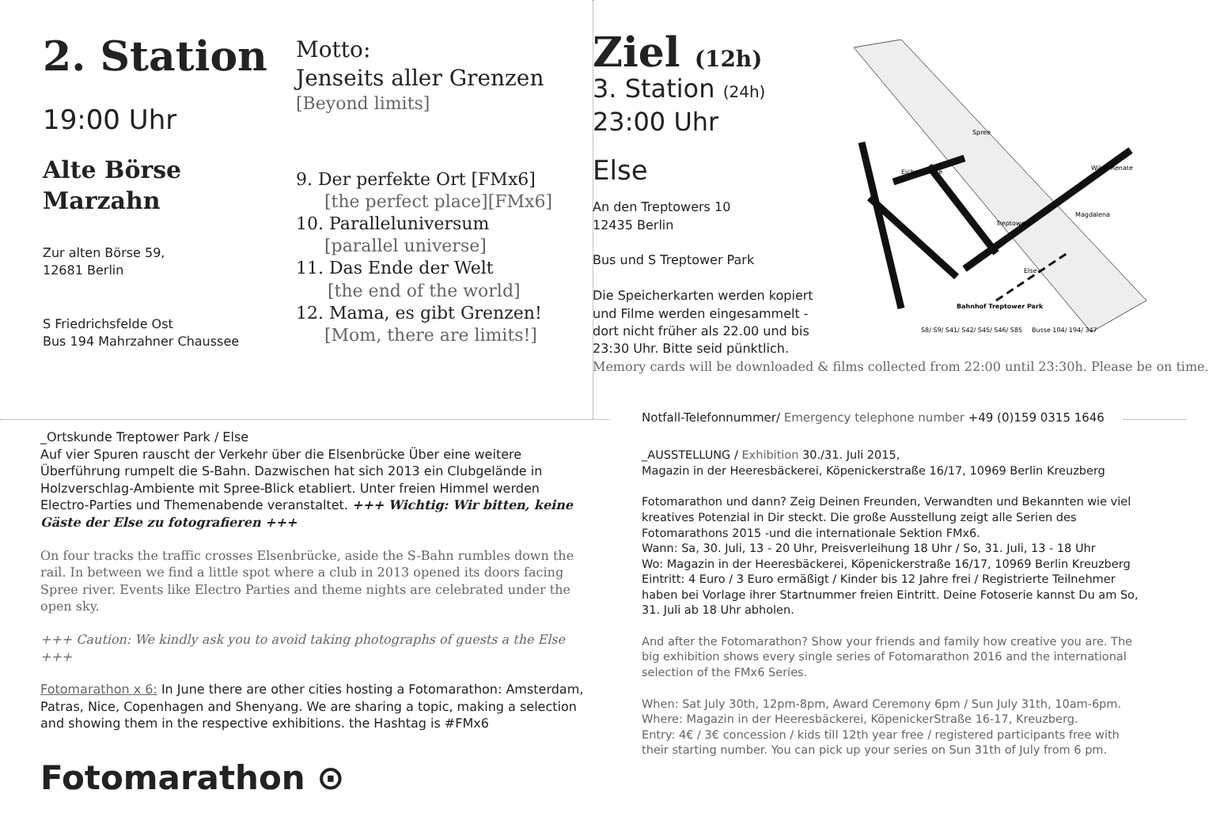2. Station
19:00 Uhr
Alte Börse
Marzahn
Zur alten Börse 59,
12681 Berlin
S Friedrichsfelde Ost
Bus 194 Mahrzahner Chaussee
Motto:
Jenseits aller Grenzen
[Beyond limits]
9. Der perfekte Ort [FMx6]
[the perfect place][FMx6]
10. Paralleluniversum
[parallel universe]
11. Das Ende der Welt
[the end of the world]
12. Mama, es gibt Grenzen!
[Mom, there are limits!]
Ziel (12h)
3. Station (24h)
23:00 Uhr
Else
An den Treptowers 10
12435 Berlin
Bus und S Treptower Park
Die Speicherkarten werden kopiert und Filme werden eingesammelt - dort nicht früher als 22.00 und bis 23:30 Uhr. Bitte seid pünktlich. Memory cards will be downloaded & films collected from 22:00 until 23:30h. Please be on time.
Spree
Eichenstraße
Wilde Renate
Magdalena
Treptowers
Else
Bahnhof Treptower Park
S8/ S9/ S41/ S42/ S45/ S46/ S85
Busse 104/ 194/ 347
_Ortskunde Treptower Park / Else
Auf vier Spuren rauscht der Verkehr über die Elsenbrücke Über eine weitere Überführung rumpelt die S-Bahn. Dazwischen hat sich 2013 ein Clubgelände in Holzverschlag-Ambiente mit Spree-Blick etabliert. Unter freien Himmel werden Electro-Parties und Themenabende veranstaltet. +++ Wichtig: Wir bitten, keine Gäste der Else zu fotografieren +++
On four tracks the traffic crosses Elsenbrücke, aside the S-Bahn rumbles down the rail. In between we find a little spot where a club in 2013 opened its doors facing Spree river. Events like Electro Parties and theme nights are celebrated under the open sky.
+++ Caution: We kindly ask you to avoid taking photographs of guests a the Else +++
Fotomarathon x 6: In June there are other cities hosting a Fotomarathon: Amsterdam, Patras, Nice, Copenhagen and Shenyang. We are sharing a topic, making a selection and showing them in the respective exhibitions. the Hashtag is #FMx6
Fotomarathon ⊙
Notfall-Telefonnummer/ Emergency telephone number +49 (0)159 0315 1646
_AUSSTELLUNG / Exhibition 30./31. Juli 2015,
Magazin in der Heeresbäckerei, Köpenickerstraße 16/17, 10969 Berlin Kreuzberg
Fotomarathon und dann? Zeig Deinen Freunden, Verwandten und Bekannten wie viel kreatives Potenzial in Dir steckt. Die große Ausstellung zeigt alle Serien des Fotomarathons 2015 -und die internationale Sektion FMx6.
Wann: Sa, 30. Juli, 13 - 20 Uhr, Preisverleihung 18 Uhr / So, 31. Juli, 13 - 18 Uhr
Wo: Magazin in der Heeresbäckerei, Köpenickerstraße 16/17, 10969 Berlin Kreuzberg
Eintritt: 4 Euro / 3 Euro ermäßigt / Kinder bis 12 Jahre frei / Registrierte Teilnehmer haben bei Vorlage ihrer Startnummer freien Eintritt. Deine Fotoserie kannst Du am So, 31. Juli ab 18 Uhr abholen.
And after the Fotomarathon? Show your friends and family how creative you are. The big exhibition shows every single series of Fotomarathon 2016 and the international selection of the FMx6 Series.
When: Sat July 30th, 12pm-8pm, Award Ceremony 6pm / Sun July 31th, 10am-6pm.
Where: Magazin in der Heeresbäckerei, KöpenickerStraße 16-17, Kreuzberg.
Entry: 4€ / 3€ concession / kids till 12th year free / registered participants free with their starting number. You can pick up your series on Sun 31th of July from 6 pm.